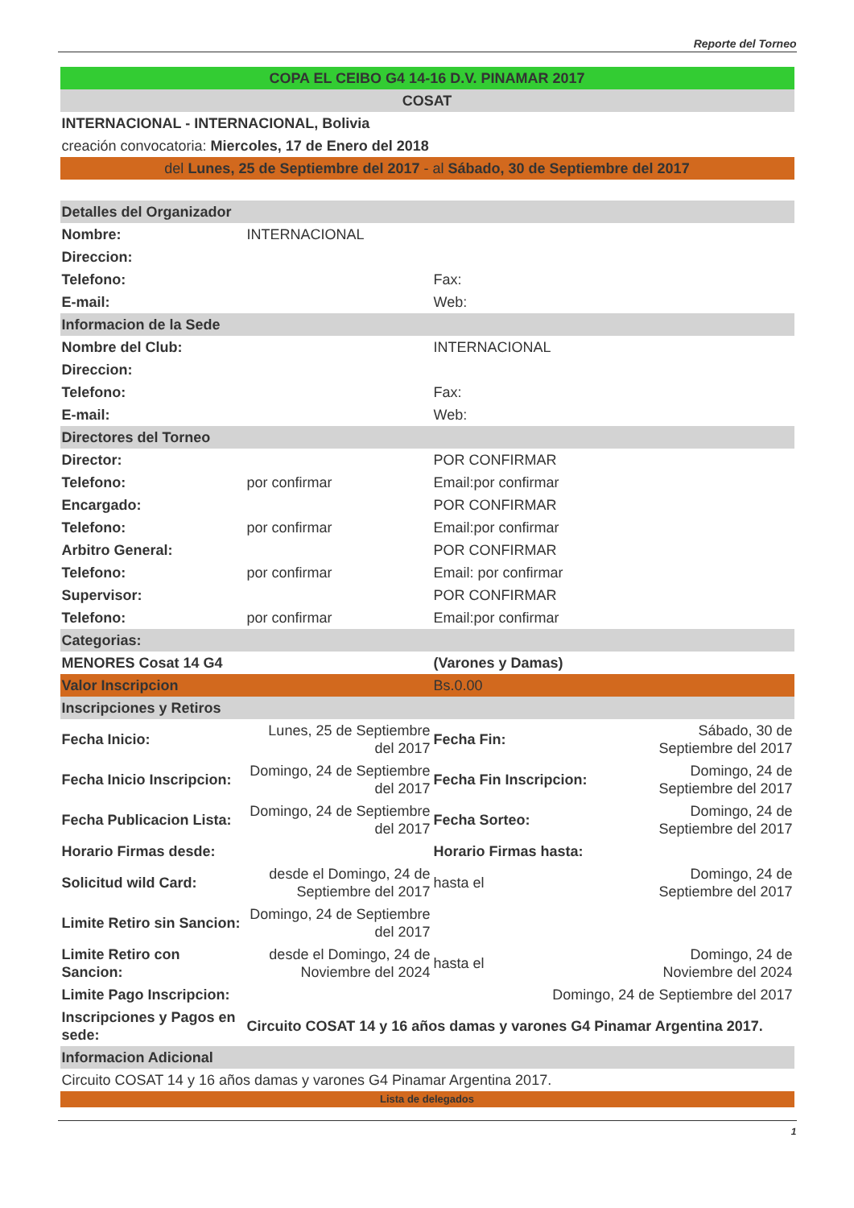Reporte del Torneo
| COPA EL CEIBO G4 14-16 D.V. PINAMAR 2017 | | | |
| COSAT | | | |
| INTERNACIONAL - INTERNACIONAL, Bolivia | | | |
| creación convocatoria: Miercoles, 17 de Enero del 2018 | | | |
| del Lunes, 25 de Septiembre del 2017 - al Sábado, 30 de Septiembre del 2017 | | | |
| Detalles del Organizador | | | |
| Nombre: | INTERNACIONAL | | |
| Direccion: | | | |
| Telefono: | | Fax: | |
| E-mail: | | Web: | |
| Informacion de la Sede | | | |
| Nombre del Club: | | INTERNACIONAL | |
| Direccion: | | | |
| Telefono: | | Fax: | |
| E-mail: | | Web: | |
| Directores del Torneo | | | |
| Director: | | POR CONFIRMAR | |
| Telefono: | por confirmar | Email:por confirmar | |
| Encargado: | | POR CONFIRMAR | |
| Telefono: | por confirmar | Email:por confirmar | |
| Arbitro General: | | POR CONFIRMAR | |
| Telefono: | por confirmar | Email: por confirmar | |
| Supervisor: | | POR CONFIRMAR | |
| Telefono: | por confirmar | Email:por confirmar | |
| Categorias: | | | |
| MENORES Cosat 14 G4 | | (Varones y Damas) | |
| Valor Inscripcion | | Bs.0.00 | |
| Inscripciones y Retiros | | | |
| Fecha Inicio: | Lunes, 25 de Septiembre del 2017 | Fecha Fin: | Sábado, 30 de Septiembre del 2017 |
| Fecha Inicio Inscripcion: | Domingo, 24 de Septiembre del 2017 | Fecha Fin Inscripcion: | Domingo, 24 de Septiembre del 2017 |
| Fecha Publicacion Lista: | Domingo, 24 de Septiembre del 2017 | Fecha Sorteo: | Domingo, 24 de Septiembre del 2017 |
| Horario Firmas desde: | | Horario Firmas hasta: | |
| Solicitud wild Card: | desde el Domingo, 24 de Septiembre del 2017 | hasta el | Domingo, 24 de Septiembre del 2017 |
| Limite Retiro sin Sancion: | Domingo, 24 de Septiembre del 2017 | | |
| Limite Retiro con Sancion: | desde el Domingo, 24 de Noviembre del 2024 | hasta el | Domingo, 24 de Noviembre del 2024 |
| Limite Pago Inscripcion: | Domingo, 24 de Septiembre del 2017 | | |
| Inscripciones y Pagos en sede: | Circuito COSAT 14 y 16 años damas y varones G4 Pinamar Argentina 2017. | | |
| Informacion Adicional | | | |
| Circuito COSAT 14 y 16 años damas y varones G4 Pinamar Argentina 2017. | | | |
| Lista de delegados | | | |
1